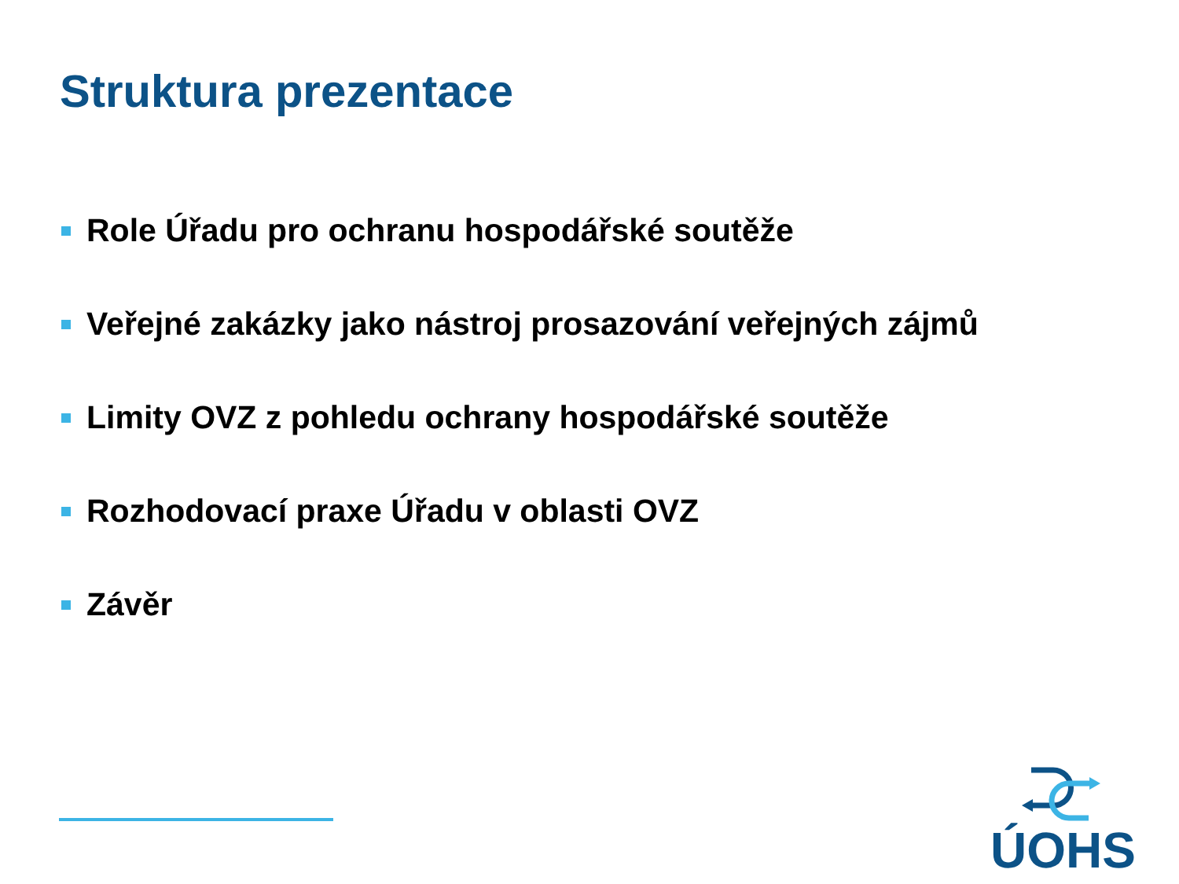Struktura prezentace
Role Úřadu pro ochranu hospodářské soutěže
Veřejné zakázky jako nástroj prosazování veřejných zájmů
Limity OVZ z pohledu ochrany hospodářské soutěže
Rozhodovací praxe Úřadu v oblasti OVZ
Závěr
ÚOHS